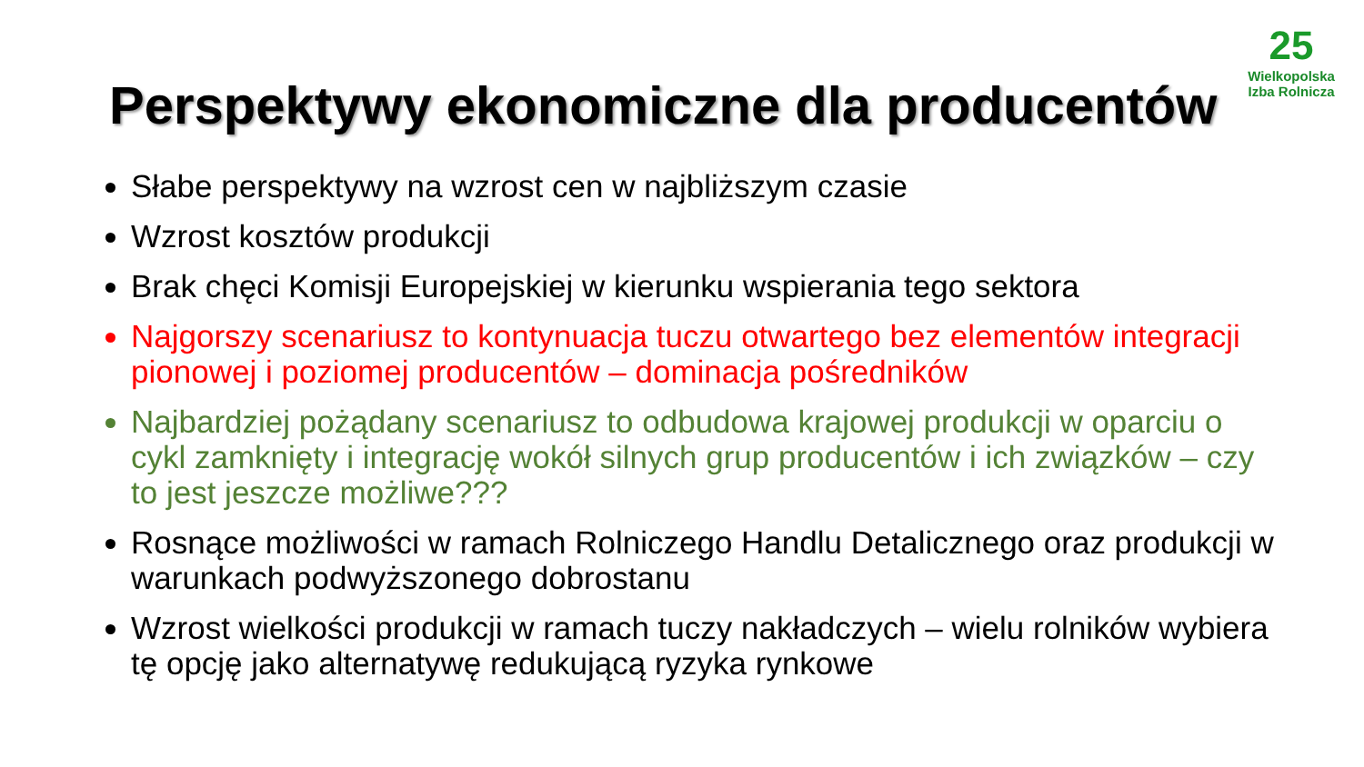Perspektywy ekonomiczne dla producentów
25
Wielkopolska
Izba Rolnicza
Słabe perspektywy na wzrost cen w najbliższym czasie
Wzrost kosztów produkcji
Brak chęci Komisji Europejskiej w kierunku wspierania tego sektora
Najgorszy scenariusz to kontynuacja tuczu otwartego bez elementów integracji pionowej i poziomej producentów – dominacja pośredników
Najbardziej pożądany scenariusz to odbudowa krajowej produkcji w oparciu o cykl zamknięty i integrację wokół silnych grup producentów i ich związków – czy to jest jeszcze możliwe???
Rosnące możliwości w ramach Rolniczego Handlu Detalicznego oraz produkcji w warunkach podwyższonego dobrostanu
Wzrost wielkości produkcji w ramach tuczy nakładczych – wielu rolników wybiera tę opcję jako alternatywę redukującą ryzyka rynkowe